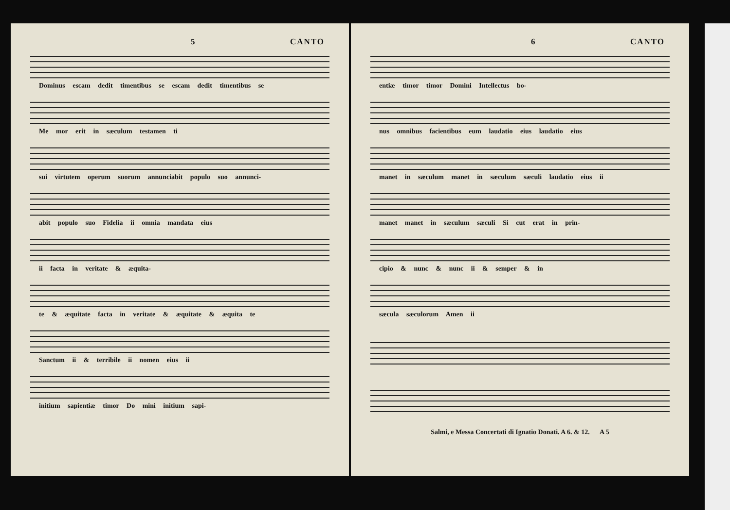5 CANTO
Dominus escam dedit timentibus se escam dedit timentibus se
Me mor erit in sæculum testamen ti
sui virtutem operum suorum annunciabit populo suo annunci-
abit populo suo Fidelia ii omnia mandata eius
ii facta in veritate & æquita-
te & æquitate facta in veritate & æquitate & æquita te
Sanctum ii & terribile ii nomen eius ii
initium sapientiæ timor Do mini initium sapi-
6 CANTO
entiæ timor timor Domini Intellectus bo-
nus omnibus facientibus eum laudatio eius laudatio eius
manet in sæculum manet in sæculum sæculi laudatio eius ii
manet manet in sæculum sæculi Si cut erat in prin-
cipio & nunc & nunc ii & semper & in
sæcula sæculorum Amen ii
Salmi, e Messa Concertati di Ignatio Donati. A 6. & 12. A 5